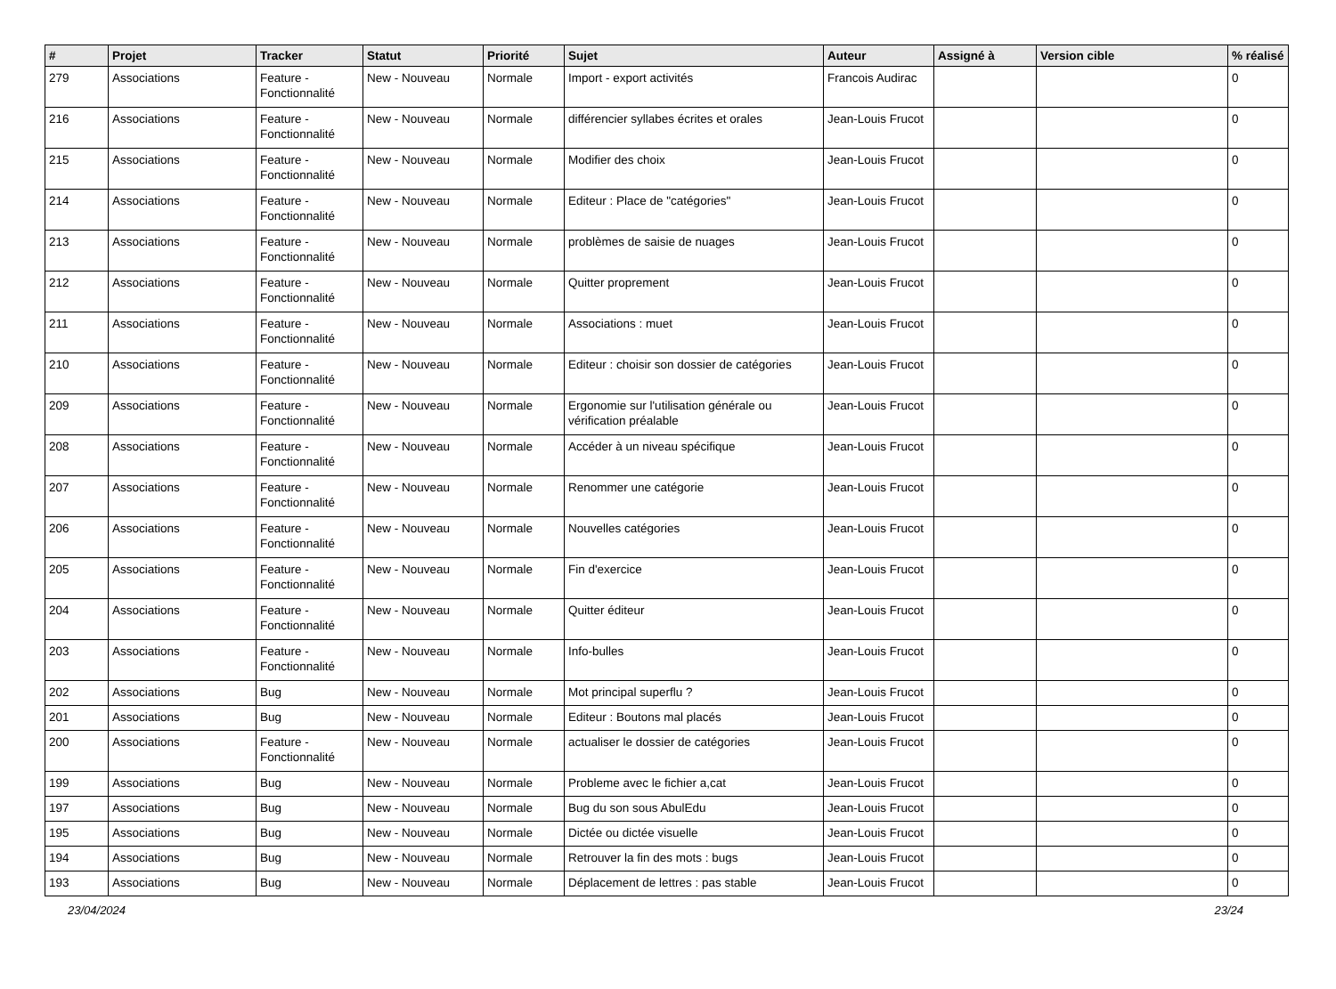| # | Projet | Tracker | Statut | Priorité | Sujet | Auteur | Assigné à | Version cible | % réalisé |
| --- | --- | --- | --- | --- | --- | --- | --- | --- | --- |
| 279 | Associations | Feature - Fonctionnalité | New - Nouveau | Normale | Import - export activités | Francois Audirac | | | 0 |
| 216 | Associations | Feature - Fonctionnalité | New - Nouveau | Normale | différencier syllabes écrites et orales | Jean-Louis Frucot | | | 0 |
| 215 | Associations | Feature - Fonctionnalité | New - Nouveau | Normale | Modifier des choix | Jean-Louis Frucot | | | 0 |
| 214 | Associations | Feature - Fonctionnalité | New - Nouveau | Normale | Editeur : Place de "catégories" | Jean-Louis Frucot | | | 0 |
| 213 | Associations | Feature - Fonctionnalité | New - Nouveau | Normale | problèmes de saisie de nuages | Jean-Louis Frucot | | | 0 |
| 212 | Associations | Feature - Fonctionnalité | New - Nouveau | Normale | Quitter proprement | Jean-Louis Frucot | | | 0 |
| 211 | Associations | Feature - Fonctionnalité | New - Nouveau | Normale | Associations : muet | Jean-Louis Frucot | | | 0 |
| 210 | Associations | Feature - Fonctionnalité | New - Nouveau | Normale | Editeur : choisir son dossier de catégories | Jean-Louis Frucot | | | 0 |
| 209 | Associations | Feature - Fonctionnalité | New - Nouveau | Normale | Ergonomie sur l'utilisation générale ou vérification préalable | Jean-Louis Frucot | | | 0 |
| 208 | Associations | Feature - Fonctionnalité | New - Nouveau | Normale | Accéder à un niveau spécifique | Jean-Louis Frucot | | | 0 |
| 207 | Associations | Feature - Fonctionnalité | New - Nouveau | Normale | Renommer une catégorie | Jean-Louis Frucot | | | 0 |
| 206 | Associations | Feature - Fonctionnalité | New - Nouveau | Normale | Nouvelles catégories | Jean-Louis Frucot | | | 0 |
| 205 | Associations | Feature - Fonctionnalité | New - Nouveau | Normale | Fin d'exercice | Jean-Louis Frucot | | | 0 |
| 204 | Associations | Feature - Fonctionnalité | New - Nouveau | Normale | Quitter éditeur | Jean-Louis Frucot | | | 0 |
| 203 | Associations | Feature - Fonctionnalité | New - Nouveau | Normale | Info-bulles | Jean-Louis Frucot | | | 0 |
| 202 | Associations | Bug | New - Nouveau | Normale | Mot principal superflu ? | Jean-Louis Frucot | | | 0 |
| 201 | Associations | Bug | New - Nouveau | Normale | Editeur : Boutons mal placés | Jean-Louis Frucot | | | 0 |
| 200 | Associations | Feature - Fonctionnalité | New - Nouveau | Normale | actualiser le dossier de catégories | Jean-Louis Frucot | | | 0 |
| 199 | Associations | Bug | New - Nouveau | Normale | Probleme avec le fichier a,cat | Jean-Louis Frucot | | | 0 |
| 197 | Associations | Bug | New - Nouveau | Normale | Bug du son sous AbulEdu | Jean-Louis Frucot | | | 0 |
| 195 | Associations | Bug | New - Nouveau | Normale | Dictée ou dictée visuelle | Jean-Louis Frucot | | | 0 |
| 194 | Associations | Bug | New - Nouveau | Normale | Retrouver la fin des mots : bugs | Jean-Louis Frucot | | | 0 |
| 193 | Associations | Bug | New - Nouveau | Normale | Déplacement de lettres : pas stable | Jean-Louis Frucot | | | 0 |
23/04/2024 23/24